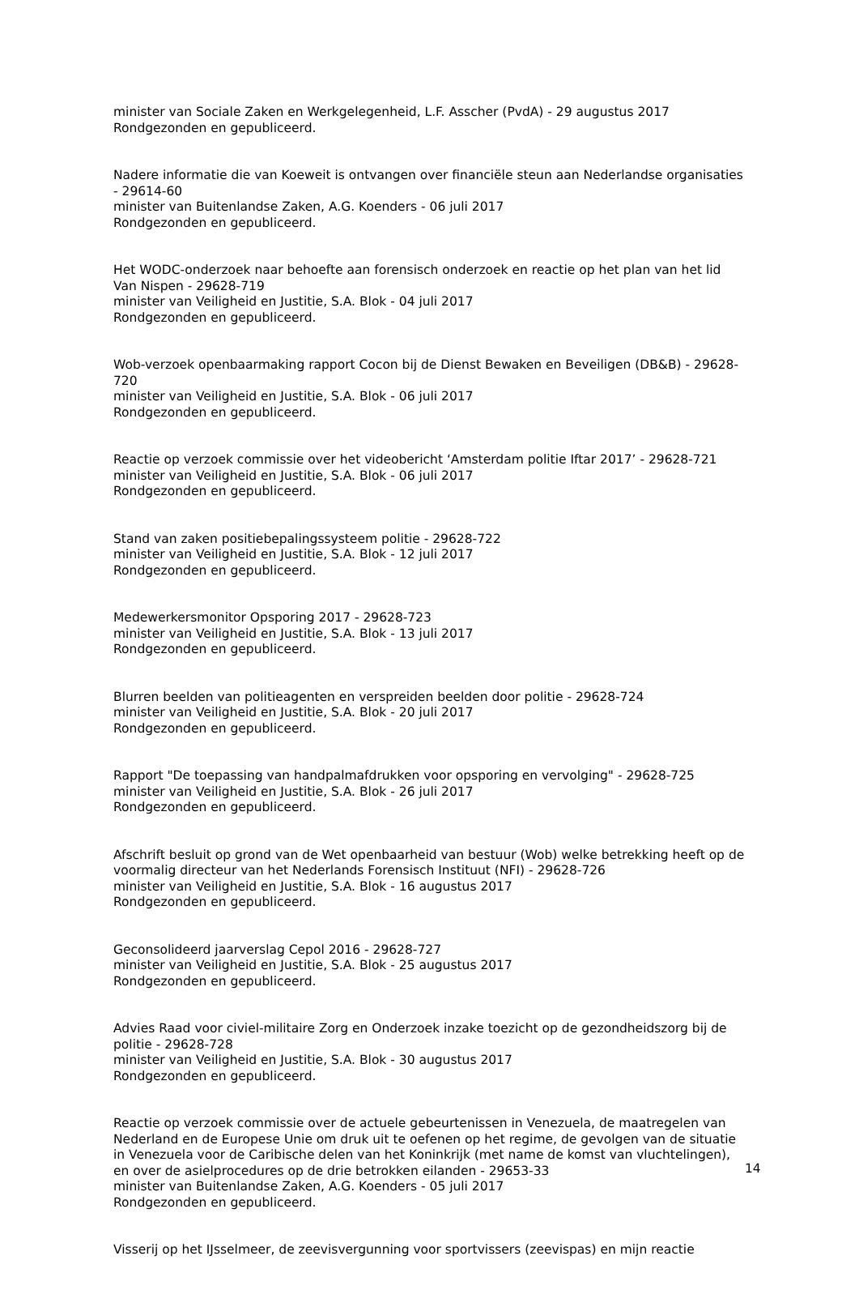minister van Sociale Zaken en Werkgelegenheid, L.F. Asscher (PvdA) - 29 augustus 2017
Rondgezonden en gepubliceerd.
Nadere informatie die van Koeweit is ontvangen over financiële steun aan Nederlandse organisaties - 29614-60
minister van Buitenlandse Zaken, A.G. Koenders - 06 juli 2017
Rondgezonden en gepubliceerd.
Het WODC-onderzoek naar behoefte aan forensisch onderzoek en reactie op het plan van het lid Van Nispen - 29628-719
minister van Veiligheid en Justitie, S.A. Blok - 04 juli 2017
Rondgezonden en gepubliceerd.
Wob-verzoek openbaarmaking rapport Cocon bij de Dienst Bewaken en Beveiligen (DB&B) - 29628-720
minister van Veiligheid en Justitie, S.A. Blok - 06 juli 2017
Rondgezonden en gepubliceerd.
Reactie op verzoek commissie over het videobericht ‘Amsterdam politie Iftar 2017’ - 29628-721
minister van Veiligheid en Justitie, S.A. Blok - 06 juli 2017
Rondgezonden en gepubliceerd.
Stand van zaken positiebepalingssysteem politie - 29628-722
minister van Veiligheid en Justitie, S.A. Blok - 12 juli 2017
Rondgezonden en gepubliceerd.
Medewerkersmonitor Opsporing 2017 - 29628-723
minister van Veiligheid en Justitie, S.A. Blok - 13 juli 2017
Rondgezonden en gepubliceerd.
Blurren beelden van politieagenten en verspreiden beelden door politie - 29628-724
minister van Veiligheid en Justitie, S.A. Blok - 20 juli 2017
Rondgezonden en gepubliceerd.
Rapport "De toepassing van handpalmafdrukken voor opsporing en vervolging" - 29628-725
minister van Veiligheid en Justitie, S.A. Blok - 26 juli 2017
Rondgezonden en gepubliceerd.
Afschrift besluit op grond van de Wet openbaarheid van bestuur (Wob) welke betrekking heeft op de voormalig directeur van het Nederlands Forensisch Instituut (NFI) - 29628-726
minister van Veiligheid en Justitie, S.A. Blok - 16 augustus 2017
Rondgezonden en gepubliceerd.
Geconsolideerd jaarverslag Cepol 2016 - 29628-727
minister van Veiligheid en Justitie, S.A. Blok - 25 augustus 2017
Rondgezonden en gepubliceerd.
Advies Raad voor civiel-militaire Zorg en Onderzoek inzake toezicht op de gezondheidszorg bij de politie - 29628-728
minister van Veiligheid en Justitie, S.A. Blok - 30 augustus 2017
Rondgezonden en gepubliceerd.
Reactie op verzoek commissie over de actuele gebeurtenissen in Venezuela, de maatregelen van Nederland en de Europese Unie om druk uit te oefenen op het regime, de gevolgen van de situatie in Venezuela voor de Caribische delen van het Koninkrijk (met name de komst van vluchtelingen), en over de asielprocedures op de drie betrokken eilanden - 29653-33
minister van Buitenlandse Zaken, A.G. Koenders - 05 juli 2017
Rondgezonden en gepubliceerd.
Visserij op het IJsselmeer, de zeevisvergunning voor sportvissers (zeevispas) en mijn reactie
14